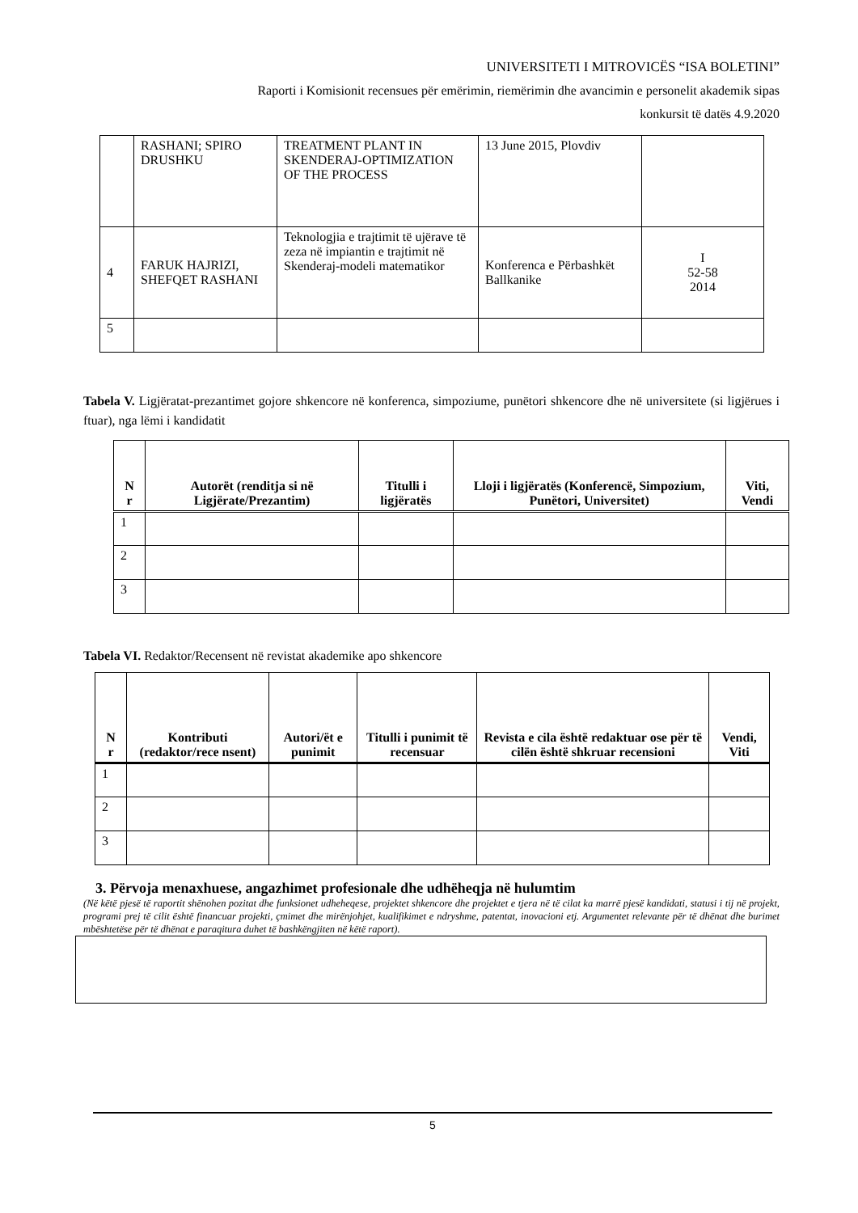UNIVERSITETI I MITROVICËS “ISA BOLETINI”
Raporti i Komisionit recensues për emërimin, riemërimin dhe avancimin e personelit akademik sipas
konkursit të datës 4.9.2020
| | RASHANI; SPIRO DRUSHKU | TREATMENT PLANT IN SKENDERAJ-OPTIMIZATION OF THE PROCESS | 13 June 2015, Plovdiv | |
| 4 | FARUK HAJRIZI, SHEFQET RASHANI | Teknologjia e trajtimit të ujërave të zeza në impiantin e trajtimit në Skenderaj-modeli matematikor | Konferenca e Përbashkët Ballkanike | I 52-58 2014 |
| 5 | | | | |
Tabela V. Ligjëratat-prezantimet gojore shkencore në konferenca, simpoziume, punëtori shkencore dhe në universitete (si ligjërues i ftuar), nga lëmi i kandidatit
| N r | Autorët (renditja si në Ligjërate/Prezantim) | Titulli i ligjëratës | Lloji i ligjëratës (Konferencë, Simpozium, Punëtori, Universitet) | Viti, Vendi |
| --- | --- | --- | --- | --- |
| 1 | | | | |
| 2 | | | | |
| 3 | | | | |
Tabela VI. Redaktor/Recensent në revistat akademike apo shkencore
| N r | Kontributi (redaktor/rece nsent) | Autori/ët e punimit | Titulli i punimit të recensuar | Revista e cila është redaktuar ose për të cilën është shkruar recensioni | Vendi, Viti |
| --- | --- | --- | --- | --- | --- |
| 1 | | | | | |
| 2 | | | | | |
| 3 | | | | | |
3. Përvoja menaxhuese, angazhimet profesionale dhe udhëheqja në hulumtim
(Në këtë pjesë të raportit shënohen pozitat dhe funksionet udheheqese, projektet shkencore dhe projektet e tjera në të cilat ka marrë pjesë kandidati, statusi i tij në projekt, programi prej të cilit është financuar projekti, çmimet dhe mirënjohjet, kualifikimet e ndryshme, patentat, inovacioni etj. Argumentet relevante për të dhënat dhe burimet mbështetëse për të dhënat e paraqitura duhet të bashkëngjiten në këtë raport).
5